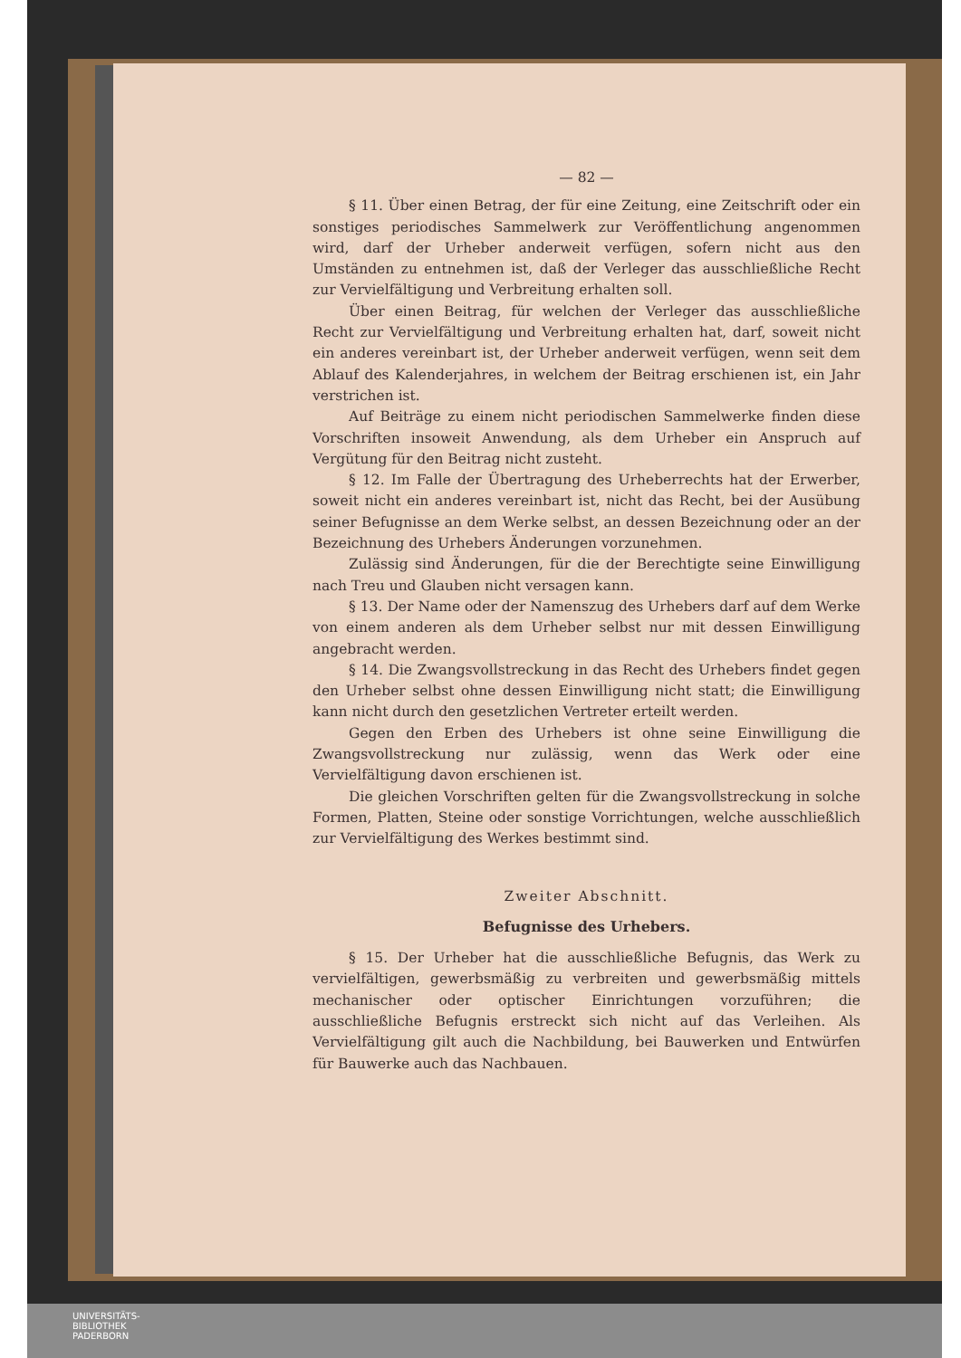— 82 —
§ 11. Über einen Betrag, der für eine Zeitung, eine Zeitschrift oder ein sonstiges periodisches Sammelwerk zur Veröffentlichung angenommen wird, darf der Urheber anderweit verfügen, sofern nicht aus den Umständen zu entnehmen ist, daß der Verleger das ausschließliche Recht zur Vervielfältigung und Verbreitung erhalten soll.
Über einen Beitrag, für welchen der Verleger das ausschließliche Recht zur Vervielfältigung und Verbreitung erhalten hat, darf, soweit nicht ein anderes vereinbart ist, der Urheber anderweit verfügen, wenn seit dem Ablauf des Kalenderjahres, in welchem der Beitrag erschienen ist, ein Jahr verstrichen ist.
Auf Beiträge zu einem nicht periodischen Sammelwerke finden diese Vorschriften insoweit Anwendung, als dem Urheber ein Anspruch auf Vergütung für den Beitrag nicht zusteht.
§ 12. Im Falle der Übertragung des Urheberrechts hat der Erwerber, soweit nicht ein anderes vereinbart ist, nicht das Recht, bei der Ausübung seiner Befugnisse an dem Werke selbst, an dessen Bezeichnung oder an der Bezeichnung des Urhebers Änderungen vorzunehmen.
Zulässig sind Änderungen, für die der Berechtigte seine Einwilligung nach Treu und Glauben nicht versagen kann.
§ 13. Der Name oder der Namenszug des Urhebers darf auf dem Werke von einem anderen als dem Urheber selbst nur mit dessen Einwilligung angebracht werden.
§ 14. Die Zwangsvollstreckung in das Recht des Urhebers findet gegen den Urheber selbst ohne dessen Einwilligung nicht statt; die Einwilligung kann nicht durch den gesetzlichen Vertreter erteilt werden.
Gegen den Erben des Urhebers ist ohne seine Einwilligung die Zwangsvollstreckung nur zulässig, wenn das Werk oder eine Vervielfältigung davon erschienen ist.
Die gleichen Vorschriften gelten für die Zwangsvollstreckung in solche Formen, Platten, Steine oder sonstige Vorrichtungen, welche ausschließlich zur Vervielfältigung des Werkes bestimmt sind.
Zweiter Abschnitt.
Befugnisse des Urhebers.
§ 15. Der Urheber hat die ausschließliche Befugnis, das Werk zu vervielfältigen, gewerbsmäßig zu verbreiten und gewerbsmäßig mittels mechanischer oder optischer Einrichtungen vorzuführen; die ausschließliche Befugnis erstreckt sich nicht auf das Verleihen. Als Vervielfältigung gilt auch die Nachbildung, bei Bauwerken und Entwürfen für Bauwerke auch das Nachbauen.
UNIVERSITÄTS-
BIBLIOTHEK
PADERBORN